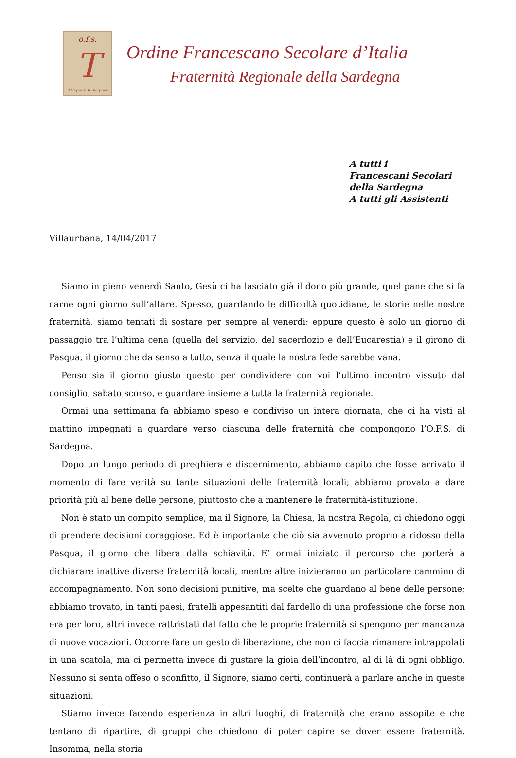o.f.s.
T
il Signore ti dia pace
Ordine Francescano Secolare d’Italia
Fraternità Regionale della Sardegna
A tutti i
Francescani Secolari
della Sardegna
A tutti gli Assistenti
Villaurbana, 14/04/2017
Siamo in pieno venerdì Santo, Gesù ci ha lasciato già il dono più grande, quel pane che si fa carne ogni giorno sull’altare. Spesso, guardando le difficoltà quotidiane, le storie nelle nostre fraternità, siamo tentati di sostare per sempre al venerdi; eppure questo è solo un giorno di passaggio tra l’ultima cena (quella del servizio, del sacerdozio e dell’Eucarestia) e il girono di Pasqua, il giorno che da senso a tutto, senza il quale la nostra fede sarebbe vana.
Penso sia il giorno giusto questo per condividere con voi l’ultimo incontro vissuto dal consiglio, sabato scorso, e guardare insieme a tutta la fraternità regionale.
Ormai una settimana fa abbiamo speso e condiviso un intera giornata, che ci ha visti al mattino impegnati a guardare verso ciascuna delle fraternità che compongono l’O.F.S. di Sardegna.
Dopo un lungo periodo di preghiera e discernimento, abbiamo capito che fosse arrivato il momento di fare verità su tante situazioni delle fraternità locali; abbiamo provato a dare priorità più al bene delle persone, piuttosto che a mantenere le fraternità-istituzione.
Non è stato un compito semplice, ma il Signore, la Chiesa, la nostra Regola, ci chiedono oggi di prendere decisioni coraggiose. Ed è importante che ciò sia avvenuto proprio a ridosso della Pasqua, il giorno che libera dalla schiavitù. E’ ormai iniziato il percorso che porterà a dichiarare inattive diverse fraternità locali, mentre altre inizieranno un particolare cammino di accompagnamento. Non sono decisioni punitive, ma scelte che guardano al bene delle persone; abbiamo trovato, in tanti paesi, fratelli appesantiti dal fardello di una professione che forse non era per loro, altri invece rattristati dal fatto che le proprie fraternità si spengono per mancanza di nuove vocazioni. Occorre fare un gesto di liberazione, che non ci faccia rimanere intrappolati in una scatola, ma ci permetta invece di gustare la gioia dell’incontro, al di là di ogni obbligo. Nessuno si senta offeso o sconfitto, il Signore, siamo certi, continuerà a parlare anche in queste situazioni.
Stiamo invece facendo esperienza in altri luoghi, di fraternità che erano assopite e che tentano di ripartire, di gruppi che chiedono di poter capire se dover essere fraternità. Insomma, nella storia